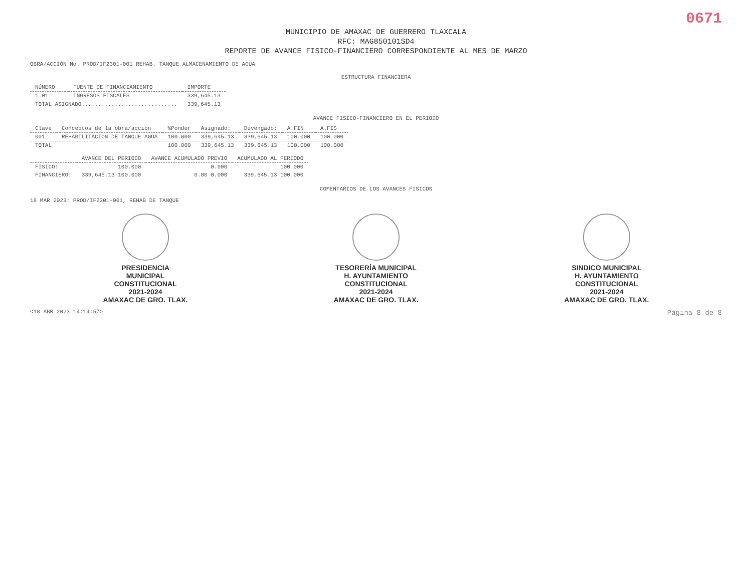0671
MUNICIPIO DE AMAXAC DE GUERRERO TLAXCALA
RFC: MAG850101SD4
REPORTE DE AVANCE FISICO-FINANCIERO CORRESPONDIENTE AL MES DE MARZO
OBRA/ACCIÓN No. PROD/IF2301-001 REHAB. TANQUE ALMACENAMIENTO DE AGUA
ESTRUCTURA FINANCIERA
| NÚMERO | FUENTE DE FINANCIAMIENTO | IMPORTE |
| --- | --- | --- |
| 1.01 | INGRESOS FISCALES | 339,645.13 |
| TOTAL ASIGNADO............................. | | 339,645.13 |
AVANCE FISICO-FINANCIERO EN EL PERIODO
| Clave | Conceptos de la obra/acción | %Ponder | Asignado: | Devengado: | A.FIN | A.FIS |
| --- | --- | --- | --- | --- | --- | --- |
| 001 | REHABILITACION DE TANQUE AGUA | 100.000 | 339,645.13 | 339,645.13 | 100.000 | 100.000 |
| TOTAL | | 100.000 | 339,645.13 | 339,645.13 | 100.000 | 100.000 |
| | AVANCE DEL PERIODO | AVANCE ACUMULADO PREVIO | ACUMULADO AL PERIODO |
| --- | --- | --- | --- |
| FISICO: | 100.000 | 0.000 | 100.000 |
| FINANCIERO: | 339,645.13 100.000 | 0.00 0.000 | 339,645.13 100.000 |
COMENTARIOS DE LOS AVANCES FISICOS
18 MAR 2023: PROD/IF2301-001, REHAB DE TANQUE
PRESIDENCIA
MUNICIPAL
CONSTITUCIONAL
2021-2024
AMAXAC DE GRO. TLAX.
TESORERÍA MUNICIPAL
H. AYUNTAMIENTO
CONSTITUCIONAL
2021-2024
AMAXAC DE GRO. TLAX.
SINDICO MUNICIPAL
H. AYUNTAMIENTO
CONSTITUCIONAL
2021-2024
AMAXAC DE GRO. TLAX.
<18 ABR 2023 14:14:57> Página 8 de 8